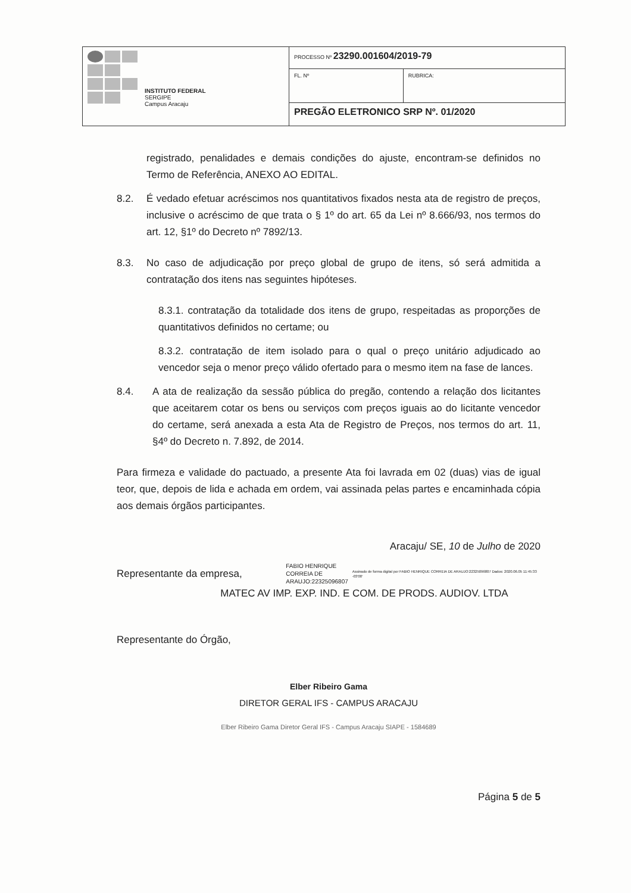| INSTITUTO FEDERAL SERGIPE Campus Aracaju | PROCESSO Nº 23290.001604/2019-79 | |
| | FL. Nº | RUBRICA: |
| | PREGÃO ELETRONICO SRP Nº. 01/2020 | |
registrado, penalidades e demais condições do ajuste, encontram-se definidos no Termo de Referência, ANEXO AO EDITAL.
8.2. É vedado efetuar acréscimos nos quantitativos fixados nesta ata de registro de preços, inclusive o acréscimo de que trata o § 1º do art. 65 da Lei nº 8.666/93, nos termos do art. 12, §1º do Decreto nº 7892/13.
8.3. No caso de adjudicação por preço global de grupo de itens, só será admitida a contratação dos itens nas seguintes hipóteses.
8.3.1. contratação da totalidade dos itens de grupo, respeitadas as proporções de quantitativos definidos no certame; ou
8.3.2. contratação de item isolado para o qual o preço unitário adjudicado ao vencedor seja o menor preço válido ofertado para o mesmo item na fase de lances.
8.4. A ata de realização da sessão pública do pregão, contendo a relação dos licitantes que aceitarem cotar os bens ou serviços com preços iguais ao do licitante vencedor do certame, será anexada a esta Ata de Registro de Preços, nos termos do art. 11, §4º do Decreto n. 7.892, de 2014.
Para firmeza e validade do pactuado, a presente Ata foi lavrada em 02 (duas) vias de igual teor, que, depois de lida e achada em ordem, vai assinada pelas partes e encaminhada cópia aos demais órgãos participantes.
Aracaju/ SE, 10 de Julho de 2020
Representante da empresa, FABIO HENRIQUE CORREIA DE ARAUJO:22325096807 Assinado de forma digital por FABIO HENRIQUE CORREIA DE ARAUJO:22325096807 Dados: 2020.06.05 11:45:33 -03'00'
MATEC AV IMP. EXP. IND. E COM. DE PRODS. AUDIOV. LTDA
Representante do Órgão,
Elber Ribeiro Gama
DIRETOR GERAL IFS - CAMPUS ARACAJU
Elber Ribeiro Gama Diretor Geral IFS - Campus Aracaju SIAPE - 1584689
Página 5 de 5